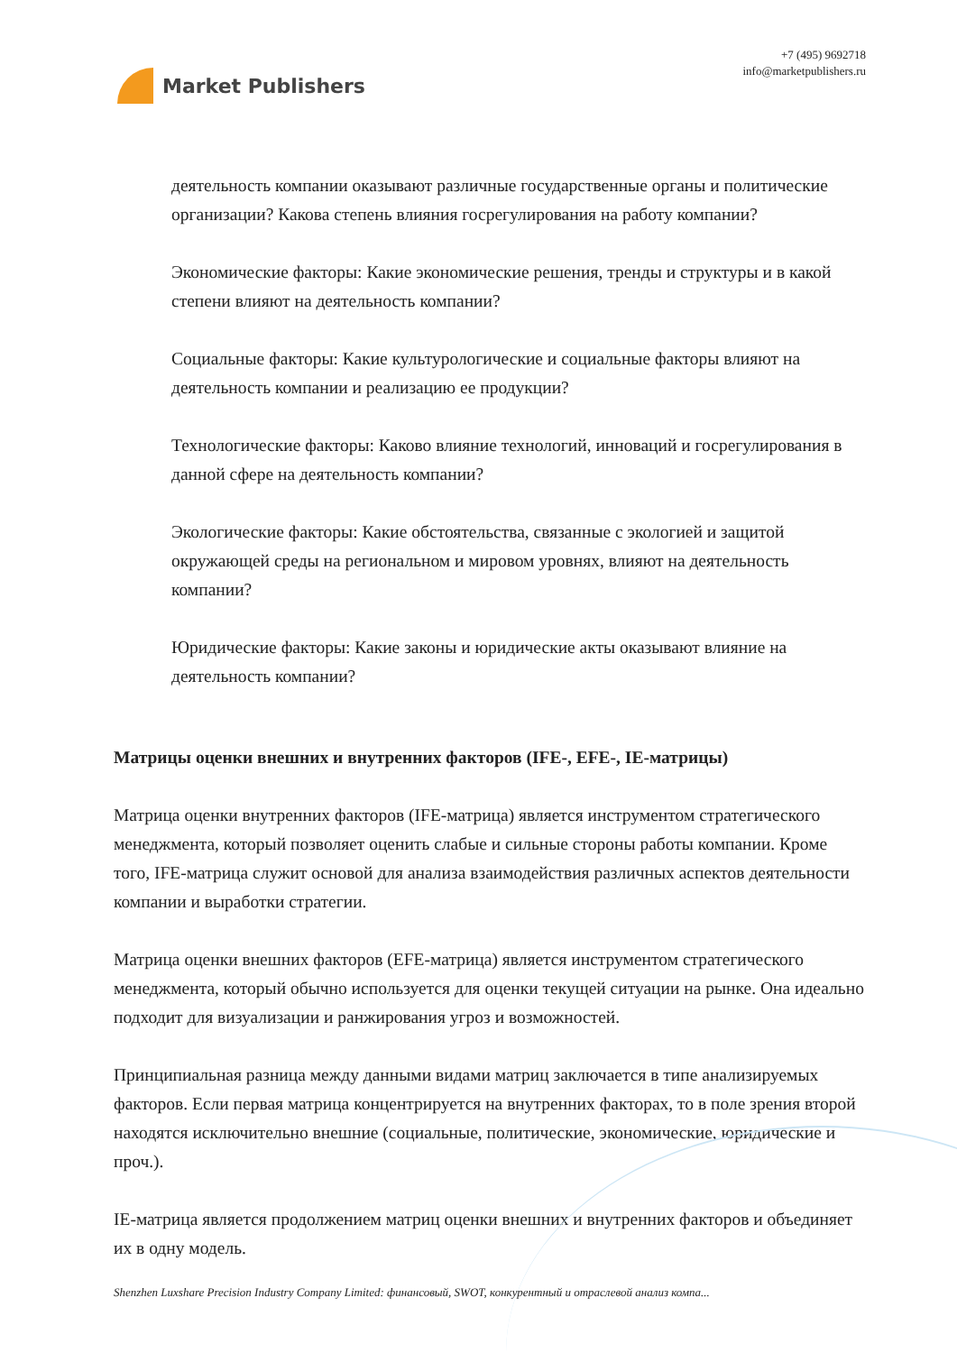Market Publishers
+7 (495) 9692718
info@marketpublishers.ru
деятельность компании оказывают различные государственные органы и политические организации? Какова степень влияния госрегулирования на работу компании?
Экономические факторы: Какие экономические решения, тренды и структуры и в какой степени влияют на деятельность компании?
Социальные факторы: Какие культурологические и социальные факторы влияют на деятельность компании и реализацию ее продукции?
Технологические факторы: Каково влияние технологий, инноваций и госрегулирования в данной сфере на деятельность компании?
Экологические факторы: Какие обстоятельства, связанные с экологией и защитой окружающей среды на региональном и мировом уровнях, влияют на деятельность компании?
Юридические факторы: Какие законы и юридические акты оказывают влияние на деятельность компании?
Матрицы оценки внешних и внутренних факторов (IFE-, EFE-, IE-матрицы)
Матрица оценки внутренних факторов (IFE-матрица) является инструментом стратегического менеджмента, который позволяет оценить слабые и сильные стороны работы компании. Кроме того, IFE-матрица служит основой для анализа взаимодействия различных аспектов деятельности компании и выработки стратегии.
Матрица оценки внешних факторов (EFE-матрица) является инструментом стратегического менеджмента, который обычно используется для оценки текущей ситуации на рынке. Она идеально подходит для визуализации и ранжирования угроз и возможностей.
Принципиальная разница между данными видами матриц заключается в типе анализируемых факторов. Если первая матрица концентрируется на внутренних факторах, то в поле зрения второй находятся исключительно внешние (социальные, политические, экономические, юридические и проч.).
IE-матрица является продолжением матриц оценки внешних и внутренних факторов и объединяет их в одну модель.
Shenzhen Luxshare Precision Industry Company Limited: финансовый, SWOT, конкурентный и отраслевой анализ компа...